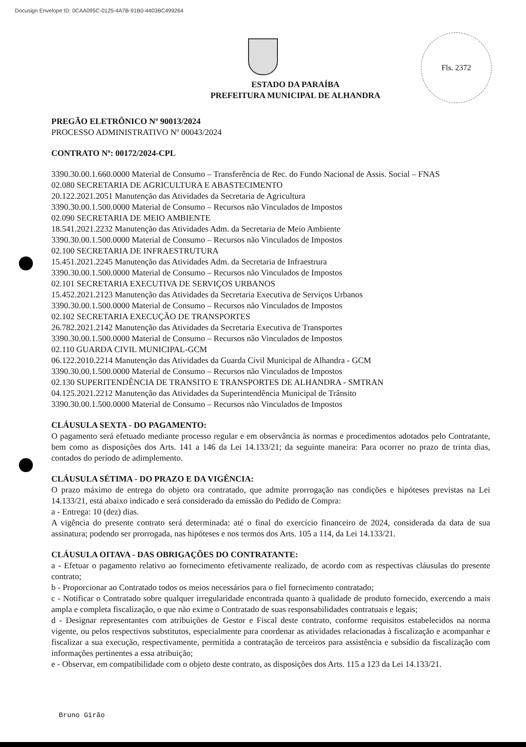Docusign Envelope ID: 0CAA095C-0125-4A7B-91B0-4403BC499264
Fls. 2372
ESTADO DA PARAÍBA
PREFEITURA MUNICIPAL DE ALHANDRA
PREGÃO ELETRÔNICO Nº 90013/2024
PROCESSO ADMINISTRATIVO Nº 00043/2024
CONTRATO Nº: 00172/2024-CPL
3390.30.00.1.660.0000 Material de Consumo – Transferência de Rec. do Fundo Nacional de Assis. Social – FNAS
02.080 SECRETARIA DE AGRICULTURA E ABASTECIMENTO
20.122.2021.2051 Manutenção das Atividades da Secretaria de Agricultura
3390.30.00.1.500.0000 Material de Consumo – Recursos não Vinculados de Impostos
02.090 SECRETARIA DE MEIO AMBIENTE
18.541.2021.2232 Manutenção das Atividades Adm. da Secretaria de Meio Ambiente
3390.30.00.1.500.0000 Material de Consumo – Recursos não Vinculados de Impostos
02.100 SECRETARIA DE INFRAESTRUTURA
15.451.2021.2245 Manutenção das Atividades Adm. da Secretaria de Infraestrura
3390.30.00.1.500.0000 Material de Consumo – Recursos não Vinculados de Impostos
02.101 SECRETARIA EXECUTIVA DE SERVIÇOS URBANOS
15.452.2021.2123 Manutenção das Atividades da Secretaria Executiva de Serviços Urbanos
3390.30.00.1.500.0000 Material de Consumo – Recursos não Vinculados de Impostos
02.102 SECRETARIA EXECUÇÃO DE TRANSPORTES
26.782.2021.2142 Manutenção das Atividades da Secretaria Executiva de Transportes
3390.30.00.1.500.0000 Material de Consumo – Recursos não Vinculados de Impostos
02.110 GUARDA CIVIL MUNICIPAL-GCM
06.122.2010.2214 Manutenção das Atividades da Guarda Civil Municipal de Alhandra - GCM
3390.30.00.1.500.0000 Material de Consumo – Recursos não Vinculados de Impostos
02.130 SUPERITENDÊNCIA DE TRANSITO E TRANSPORTES DE ALHANDRA - SMTRAN
04.125.2021.2212 Manutenção das Atividades da Superintendência Municipal de Trânsito
3390.30.00.1.500.0000 Material de Consumo – Recursos não Vinculados de Impostos
CLÁUSULA SEXTA - DO PAGAMENTO:
O pagamento será efetuado mediante processo regular e em observância às normas e procedimentos adotados pelo Contratante, bem como as disposições dos Arts. 141 a 146 da Lei 14.133/21; da seguinte maneira: Para ocorrer no prazo de trinta dias, contados do período de adimplemento.
CLÁUSULA SÉTIMA - DO PRAZO E DA VIGÊNCIA:
O prazo máximo de entrega do objeto ora contratado, que admite prorrogação nas condições e hipóteses previstas na Lei 14.133/21, está abaixo indicado e será considerado da emissão do Pedido de Compra:
a - Entrega: 10 (dez) dias.
A vigência do presente contrato será determinada: até o final do exercício financeiro de 2024, considerada da data de sua assinatura; podendo ser prorrogada, nas hipóteses e nos termos dos Arts. 105 a 114, da Lei 14.133/21.
CLÁUSULA OITAVA - DAS OBRIGAÇÕES DO CONTRATANTE:
a - Efetuar o pagamento relativo ao fornecimento efetivamente realizado, de acordo com as respectivas cláusulas do presente contrato;
b - Proporcionar ao Contratado todos os meios necessários para o fiel fornecimento contratado;
c - Notificar o Contratado sobre qualquer irregularidade encontrada quanto à qualidade de produto fornecido, exercendo a mais ampla e completa fiscalização, o que não exime o Contratado de suas responsabilidades contratuais e legais;
d - Designar representantes com atribuições de Gestor e Fiscal deste contrato, conforme requisitos estabelecidos na norma vigente, ou pelos respectivos substitutos, especialmente para coordenar as atividades relacionadas à fiscalização e acompanhar e fiscalizar a sua execução, respectivamente, permitida a contratação de terceiros para assistência e subsídio da fiscalização com informações pertinentes a essa atribuição;
e - Observar, em compatibilidade com o objeto deste contrato, as disposições dos Arts. 115 a 123 da Lei 14.133/21.
Bruno Girão